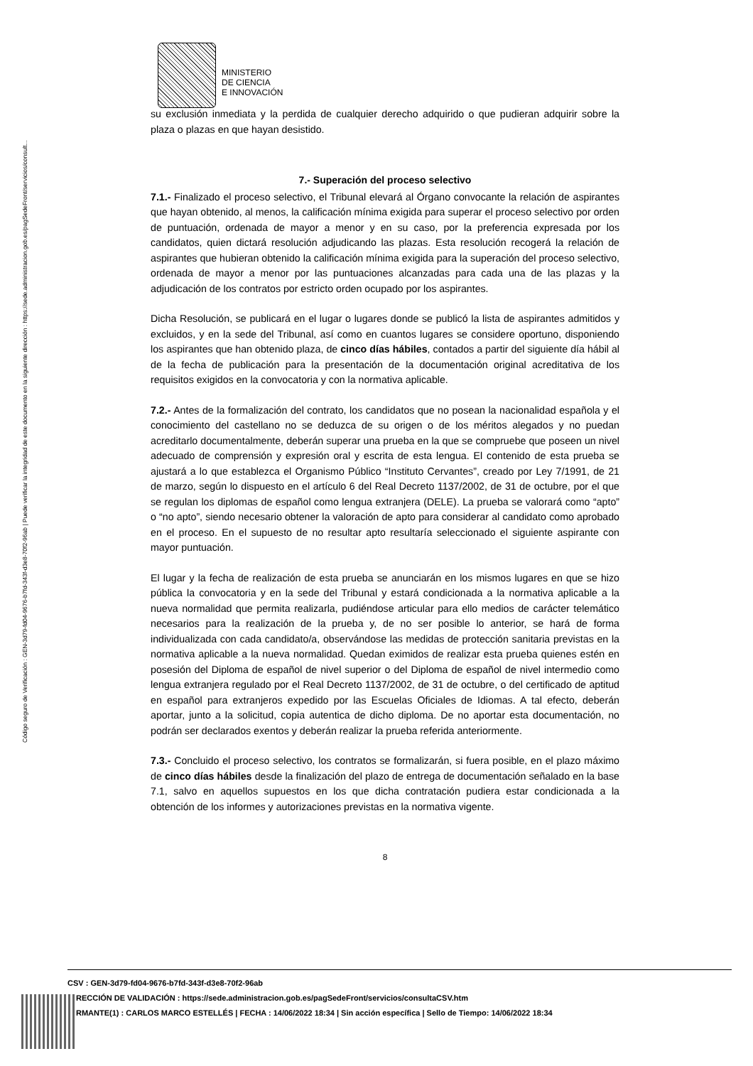Código seguro de Verificación : GEN-3d79-fd04-9676-b7fd-343f-d3e8-70f2-96ab | Puede verificar la integridad de este documento en la siguiente dirección : https://sede.administracion.gob.es/pagSedeFront/servicios/consult...
MINISTERIO
DE CIENCIA
E INNOVACIÓN
su exclusión inmediata y la perdida de cualquier derecho adquirido o que pudieran adquirir sobre la plaza o plazas en que hayan desistido.
7.- Superación del proceso selectivo
7.1.- Finalizado el proceso selectivo, el Tribunal elevará al Órgano convocante la relación de aspirantes que hayan obtenido, al menos, la calificación mínima exigida para superar el proceso selectivo por orden de puntuación, ordenada de mayor a menor y en su caso, por la preferencia expresada por los candidatos, quien dictará resolución adjudicando las plazas. Esta resolución recogerá la relación de aspirantes que hubieran obtenido la calificación mínima exigida para la superación del proceso selectivo, ordenada de mayor a menor por las puntuaciones alcanzadas para cada una de las plazas y la adjudicación de los contratos por estricto orden ocupado por los aspirantes.
Dicha Resolución, se publicará en el lugar o lugares donde se publicó la lista de aspirantes admitidos y excluidos, y en la sede del Tribunal, así como en cuantos lugares se considere oportuno, disponiendo los aspirantes que han obtenido plaza, de cinco días hábiles, contados a partir del siguiente día hábil al de la fecha de publicación para la presentación de la documentación original acreditativa de los requisitos exigidos en la convocatoria y con la normativa aplicable.
7.2.- Antes de la formalización del contrato, los candidatos que no posean la nacionalidad española y el conocimiento del castellano no se deduzca de su origen o de los méritos alegados y no puedan acreditarlo documentalmente, deberán superar una prueba en la que se compruebe que poseen un nivel adecuado de comprensión y expresión oral y escrita de esta lengua. El contenido de esta prueba se ajustará a lo que establezca el Organismo Público “Instituto Cervantes”, creado por Ley 7/1991, de 21 de marzo, según lo dispuesto en el artículo 6 del Real Decreto 1137/2002, de 31 de octubre, por el que se regulan los diplomas de español como lengua extranjera (DELE). La prueba se valorará como “apto” o “no apto”, siendo necesario obtener la valoración de apto para considerar al candidato como aprobado en el proceso. En el supuesto de no resultar apto resultaría seleccionado el siguiente aspirante con mayor puntuación.
El lugar y la fecha de realización de esta prueba se anunciarán en los mismos lugares en que se hizo pública la convocatoria y en la sede del Tribunal y estará condicionada a la normativa aplicable a la nueva normalidad que permita realizarla, pudiéndose articular para ello medios de carácter telemático necesarios para la realización de la prueba y, de no ser posible lo anterior, se hará de forma individualizada con cada candidato/a, observándose las medidas de protección sanitaria previstas en la normativa aplicable a la nueva normalidad. Quedan eximidos de realizar esta prueba quienes estén en posesión del Diploma de español de nivel superior o del Diploma de español de nivel intermedio como lengua extranjera regulado por el Real Decreto 1137/2002, de 31 de octubre, o del certificado de aptitud en español para extranjeros expedido por las Escuelas Oficiales de Idiomas. A tal efecto, deberán aportar, junto a la solicitud, copia autentica de dicho diploma. De no aportar esta documentación, no podrán ser declarados exentos y deberán realizar la prueba referida anteriormente.
7.3.- Concluido el proceso selectivo, los contratos se formalizarán, si fuera posible, en el plazo máximo de cinco días hábiles desde la finalización del plazo de entrega de documentación señalado en la base 7.1, salvo en aquellos supuestos en los que dicha contratación pudiera estar condicionada a la obtención de los informes y autorizaciones previstas en la normativa vigente.
8
CSV : GEN-3d79-fd04-9676-b7fd-343f-d3e8-70f2-96ab
RECCIÓN DE VALIDACIÓN : https://sede.administracion.gob.es/pagSedeFront/servicios/consultaCSV.htm
RMANTE(1) : CARLOS MARCO ESTELLÉS | FECHA : 14/06/2022 18:34 | Sin acción específica | Sello de Tiempo: 14/06/2022 18:34